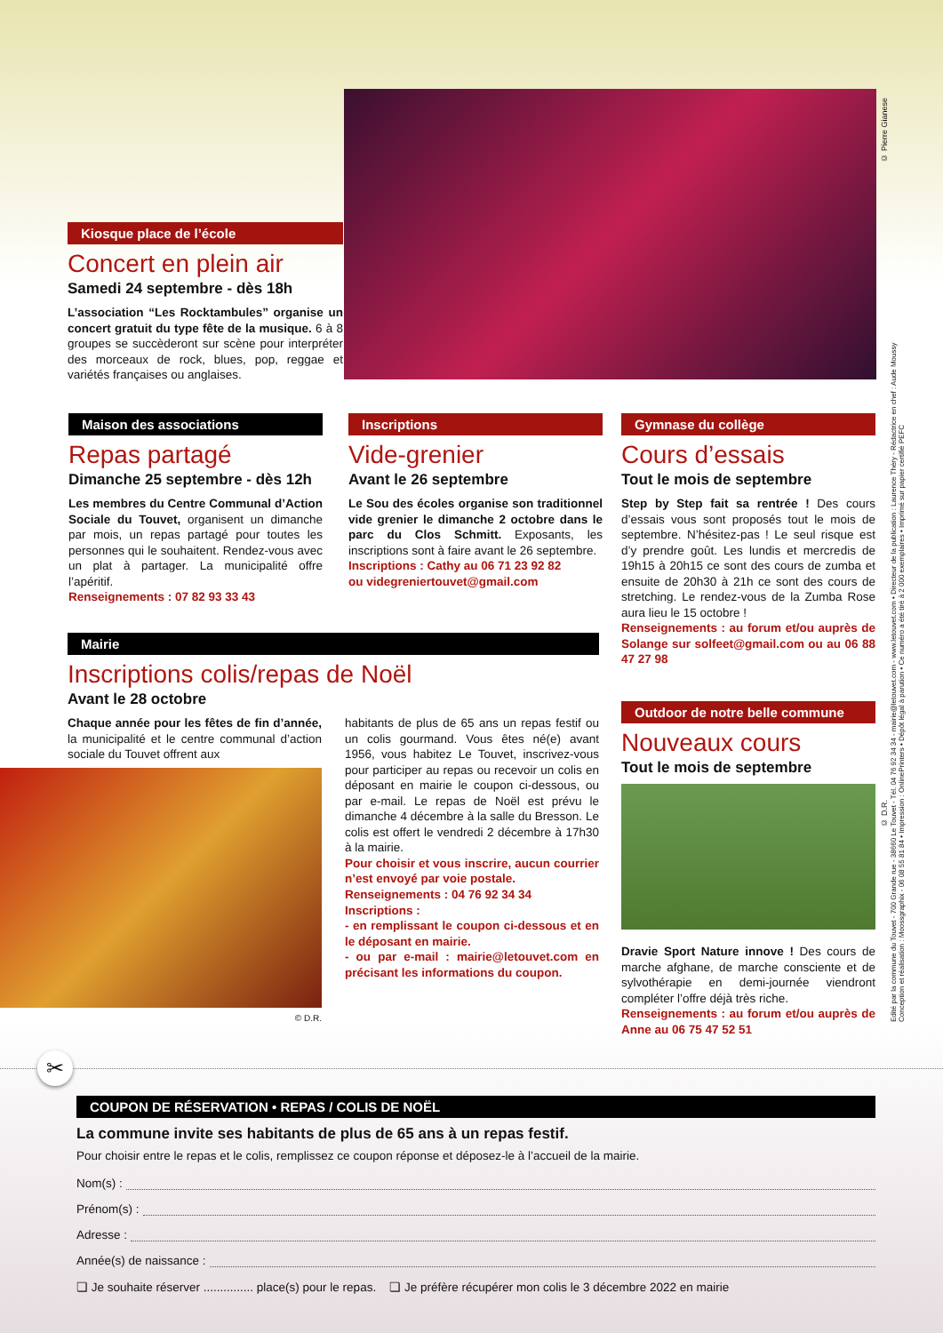Kiosque place de l’école
Concert en plein air
Samedi 24 septembre - dès 18h
L’association “Les Rocktambules” organise un concert gratuit du type fête de la musique. 6 à 8 groupes se succèderont sur scène pour interpréter des morceaux de rock, blues, pop, reggae et variétés françaises ou anglaises.
© Pierre Gianese
Maison des associations
Repas partagé
Dimanche 25 septembre - dès 12h
Les membres du Centre Communal d’Action Sociale du Touvet, organisent un dimanche par mois, un repas partagé pour toutes les personnes qui le souhaitent. Rendez-vous avec un plat à partager. La municipalité offre l’apéritif.
Renseignements : 07 82 93 33 43
Inscriptions
Vide-grenier
Avant le 26 septembre
Le Sou des écoles organise son traditionnel vide grenier le dimanche 2 octobre dans le parc du Clos Schmitt. Exposants, les inscriptions sont à faire avant le 26 septembre.
Inscriptions : Cathy au 06 71 23 92 82
ou videgreniertouvet@gmail.com
Gymnase du collège
Cours d’essais
Tout le mois de septembre
Step by Step fait sa rentrée ! Des cours d’essais vous sont proposés tout le mois de septembre. N’hésitez-pas ! Le seul risque est d’y prendre goût. Les lundis et mercredis de 19h15 à 20h15 ce sont des cours de zumba et ensuite de 20h30 à 21h ce sont des cours de stretching. Le rendez-vous de la Zumba Rose aura lieu le 15 octobre !
Renseignements : au forum et/ou auprès de Solange sur solfeet@gmail.com ou au 06 88 47 27 98
Outdoor de notre belle commune
Nouveaux cours
Tout le mois de septembre
Dravie Sport Nature innove ! Des cours de marche afghane, de marche consciente et de sylvothérapie en demi-journée viendront compléter l’offre déjà très riche.
Renseignements : au forum et/ou auprès de Anne au 06 75 47 52 51
© D.R.
Mairie
Inscriptions colis/repas de Noël
Avant le 28 octobre
Chaque année pour les fêtes de fin d’année, la municipalité et le centre communal d’action sociale du Touvet offrent aux
© D.R.
habitants de plus de 65 ans un repas festif ou un colis gourmand. Vous êtes né(e) avant 1956, vous habitez Le Touvet, inscrivez-vous pour participer au repas ou recevoir un colis en déposant en mairie le coupon ci-dessous, ou par e-mail. Le repas de Noël est prévu le dimanche 4 décembre à la salle du Bresson. Le colis est offert le vendredi 2 décembre à 17h30 à la mairie.
Pour choisir et vous inscrire, aucun courrier n’est envoyé par voie postale.
Renseignements : 04 76 92 34 34
Inscriptions :
- en remplissant le coupon ci-dessous et en le déposant en mairie.
- ou par e-mail : mairie@letouvet.com en précisant les informations du coupon.
Edité par la commune du Touvet - 700 Grande rue - 38660 Le Touvet - Tél. 04 76 92 34 34 - mairie@letouvet.com - www.letouvet.com • Directeur de la publication : Laurence Théry - Rédactrice en chef : Aude Moussy
Conception et réalisation : Moossgraphix - 06 08 55 81 84 • Impression : OnlinePrinters • Dépôt légal à parution • Ce numéro a été tiré à 2 000 exemplaires • Imprimé sur papier certifié PEFC
✂
COUPON DE RÉSERVATION • REPAS / COLIS DE NOËL
La commune invite ses habitants de plus de 65 ans à un repas festif.
Pour choisir entre le repas et le colis, remplissez ce coupon réponse et déposez-le à l’accueil de la mairie.
Nom(s) :
Prénom(s) :
Adresse :
Année(s) de naissance :
❏ Je souhaite réserver ............... place(s) pour le repas. ❏ Je préfère récupérer mon colis le 3 décembre 2022 en mairie